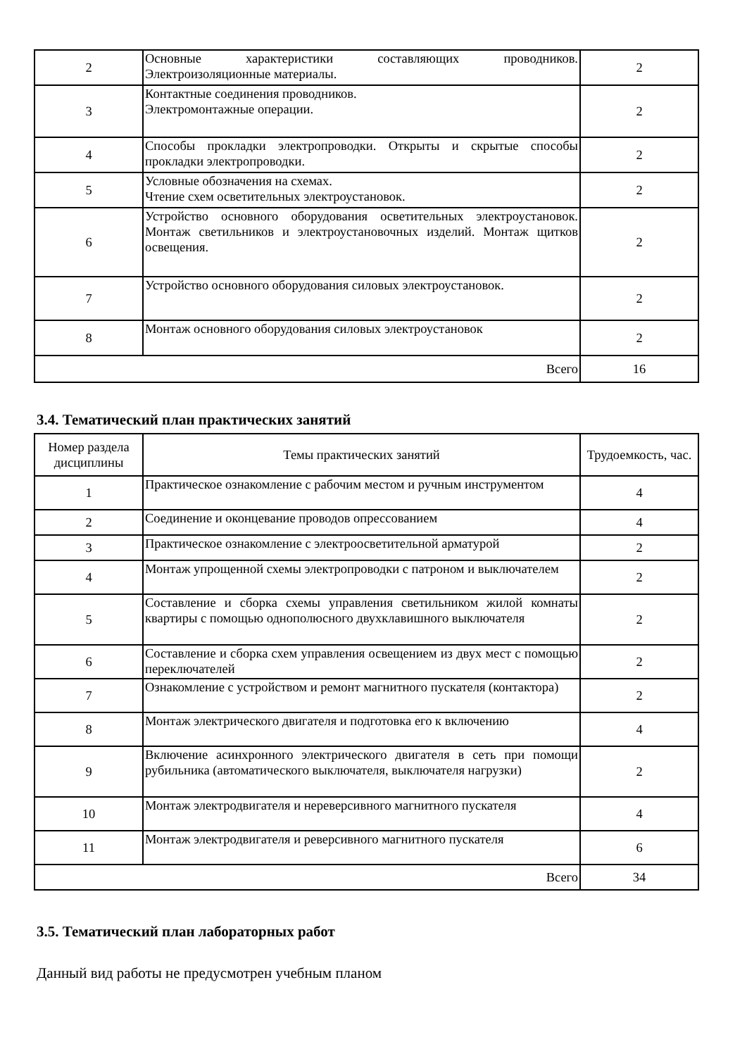| 2 | Основные характеристики составляющих проводников. Электроизоляционные материалы. | 2 |
| 3 | Контактные соединения проводников. Электромонтажные операции. | 2 |
| 4 | Способы прокладки электропроводки. Открыты и скрытые способы прокладки электропроводки. | 2 |
| 5 | Условные обозначения на схемах. Чтение схем осветительных электроустановок. | 2 |
| 6 | Устройство основного оборудования осветительных электроустановок. Монтаж светильников и электроустановочных изделий. Монтаж щитков освещения. | 2 |
| 7 | Устройство основного оборудования силовых электроустановок. | 2 |
| 8 | Монтаж основного оборудования силовых электроустановок | 2 |
| Всего | | 16 |
3.4. Тематический план практических занятий
| Номер раздела дисциплины | Темы практических занятий | Трудоемкость, час. |
| --- | --- | --- |
| 1 | Практическое ознакомление с рабочим местом и ручным инструментом | 4 |
| 2 | Соединение и оконцевание проводов опрессованием | 4 |
| 3 | Практическое ознакомление с электроосветительной арматурой | 2 |
| 4 | Монтаж упрощенной схемы электропроводки с патроном и выключателем | 2 |
| 5 | Составление и сборка схемы управления светильником жилой комнаты квартиры с помощью однополюсного двухклавишного выключателя | 2 |
| 6 | Составление и сборка схем управления освещением из двух мест с помощью переключателей | 2 |
| 7 | Ознакомление с устройством и ремонт магнитного пускателя (контактора) | 2 |
| 8 | Монтаж электрического двигателя и подготовка его к включению | 4 |
| 9 | Включение асинхронного электрического двигателя в сеть при помощи рубильника (автоматического выключателя, выключателя нагрузки) | 2 |
| 10 | Монтаж электродвигателя и нереверсивного магнитного пускателя | 4 |
| 11 | Монтаж электродвигателя и реверсивного магнитного пускателя | 6 |
| Всего | | 34 |
3.5. Тематический план лабораторных работ
Данный вид работы не предусмотрен учебным планом